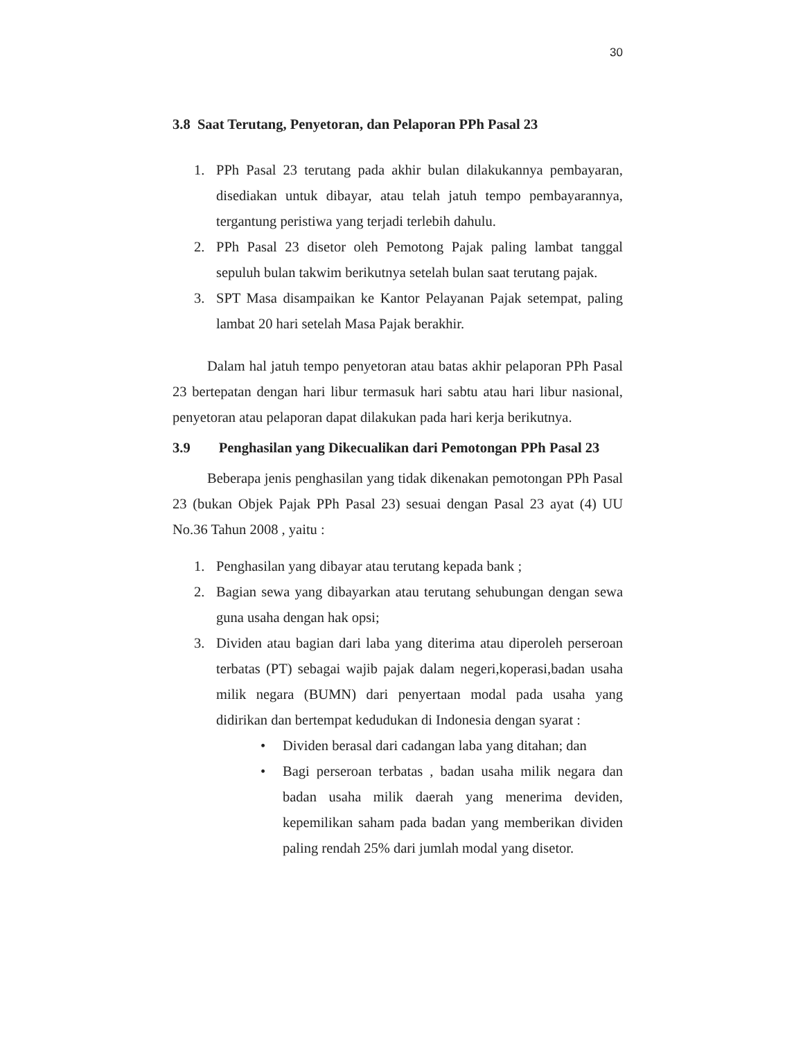30
3.8 Saat Terutang, Penyetoran, dan Pelaporan PPh Pasal 23
1. PPh Pasal 23 terutang pada akhir bulan dilakukannya pembayaran, disediakan untuk dibayar, atau telah jatuh tempo pembayarannya, tergantung peristiwa yang terjadi terlebih dahulu.
2. PPh Pasal 23 disetor oleh Pemotong Pajak paling lambat tanggal sepuluh bulan takwim berikutnya setelah bulan saat terutang pajak.
3. SPT Masa disampaikan ke Kantor Pelayanan Pajak setempat, paling lambat 20 hari setelah Masa Pajak berakhir.
Dalam hal jatuh tempo penyetoran atau batas akhir pelaporan PPh Pasal 23 bertepatan dengan hari libur termasuk hari sabtu atau hari libur nasional, penyetoran atau pelaporan dapat dilakukan pada hari kerja berikutnya.
3.9 Penghasilan yang Dikecualikan dari Pemotongan PPh Pasal 23
Beberapa jenis penghasilan yang tidak dikenakan pemotongan PPh Pasal 23 (bukan Objek Pajak PPh Pasal 23) sesuai dengan Pasal 23 ayat (4) UU No.36 Tahun 2008 , yaitu :
1. Penghasilan yang dibayar atau terutang kepada bank ;
2. Bagian sewa yang dibayarkan atau terutang sehubungan dengan sewa guna usaha dengan hak opsi;
3. Dividen atau bagian dari laba yang diterima atau diperoleh perseroan terbatas (PT) sebagai wajib pajak dalam negeri,koperasi,badan usaha milik negara (BUMN) dari penyertaan modal pada usaha yang didirikan dan bertempat kedudukan di Indonesia dengan syarat :
• Dividen berasal dari cadangan laba yang ditahan; dan
• Bagi perseroan terbatas , badan usaha milik negara dan badan usaha milik daerah yang menerima deviden, kepemilikan saham pada badan yang memberikan dividen paling rendah 25% dari jumlah modal yang disetor.